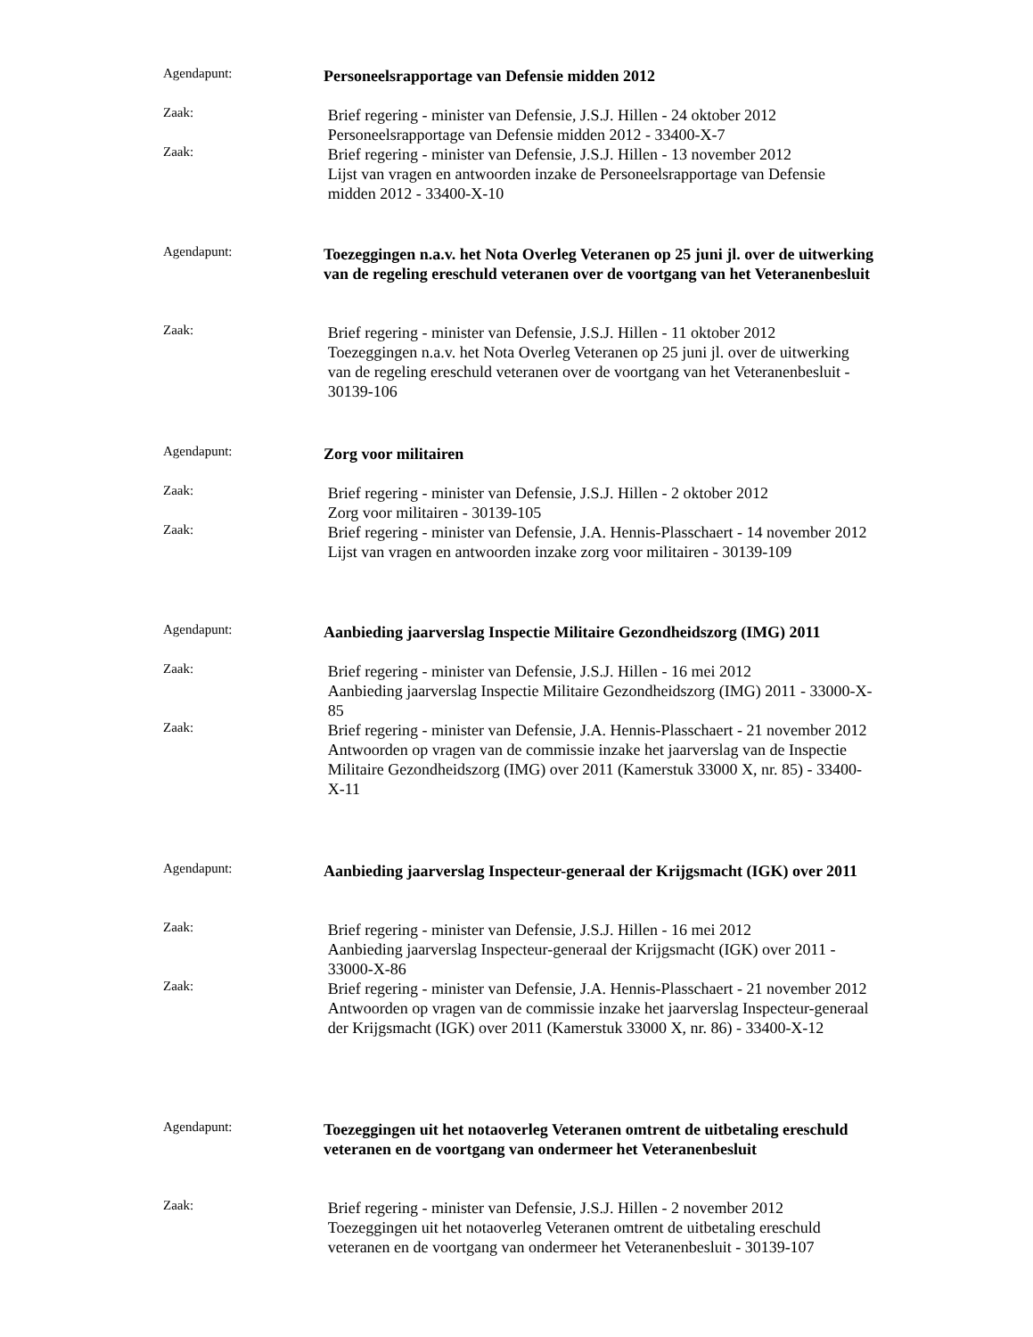Agendapunt:
Personeelsrapportage van Defensie midden 2012
Zaak:
Brief regering - minister van Defensie, J.S.J. Hillen - 24 oktober 2012
Personeelsrapportage van Defensie midden 2012 - 33400-X-7
Zaak:
Brief regering - minister van Defensie, J.S.J. Hillen - 13 november 2012
Lijst van vragen en antwoorden inzake de Personeelsrapportage van Defensie midden 2012 - 33400-X-10
Agendapunt:
Toezeggingen n.a.v. het Nota Overleg Veteranen op 25 juni jl. over de uitwerking van de regeling ereschuld veteranen over de voortgang van het Veteranenbesluit
Zaak:
Brief regering - minister van Defensie, J.S.J. Hillen - 11 oktober 2012
Toezeggingen n.a.v. het Nota Overleg Veteranen op 25 juni jl. over de uitwerking van de regeling ereschuld veteranen over de voortgang van het Veteranenbesluit - 30139-106
Agendapunt:
Zorg voor militairen
Zaak:
Brief regering - minister van Defensie, J.S.J. Hillen - 2 oktober 2012
Zorg voor militairen - 30139-105
Zaak:
Brief regering - minister van Defensie, J.A. Hennis-Plasschaert - 14 november 2012
Lijst van vragen en antwoorden inzake zorg voor militairen - 30139-109
Agendapunt:
Aanbieding jaarverslag Inspectie Militaire Gezondheidszorg (IMG) 2011
Zaak:
Brief regering - minister van Defensie, J.S.J. Hillen - 16 mei 2012
Aanbieding jaarverslag Inspectie Militaire Gezondheidszorg (IMG) 2011 - 33000-X-85
Zaak:
Brief regering - minister van Defensie, J.A. Hennis-Plasschaert - 21 november 2012
Antwoorden op vragen van de commissie inzake het jaarverslag van de Inspectie Militaire Gezondheidszorg (IMG) over 2011 (Kamerstuk 33000 X, nr. 85) - 33400-X-11
Agendapunt:
Aanbieding jaarverslag Inspecteur-generaal der Krijgsmacht (IGK) over 2011
Zaak:
Brief regering - minister van Defensie, J.S.J. Hillen - 16 mei 2012
Aanbieding jaarverslag Inspecteur-generaal der Krijgsmacht (IGK) over 2011 - 33000-X-86
Zaak:
Brief regering - minister van Defensie, J.A. Hennis-Plasschaert - 21 november 2012
Antwoorden op vragen van de commissie inzake het jaarverslag Inspecteur-generaal der Krijgsmacht (IGK) over 2011 (Kamerstuk 33000 X, nr. 86) - 33400-X-12
Agendapunt:
Toezeggingen uit het notaoverleg Veteranen omtrent de uitbetaling ereschuld veteranen en de voortgang van ondermeer het Veteranenbesluit
Zaak:
Brief regering - minister van Defensie, J.S.J. Hillen - 2 november 2012
Toezeggingen uit het notaoverleg Veteranen omtrent de uitbetaling ereschuld veteranen en de voortgang van ondermeer het Veteranenbesluit - 30139-107